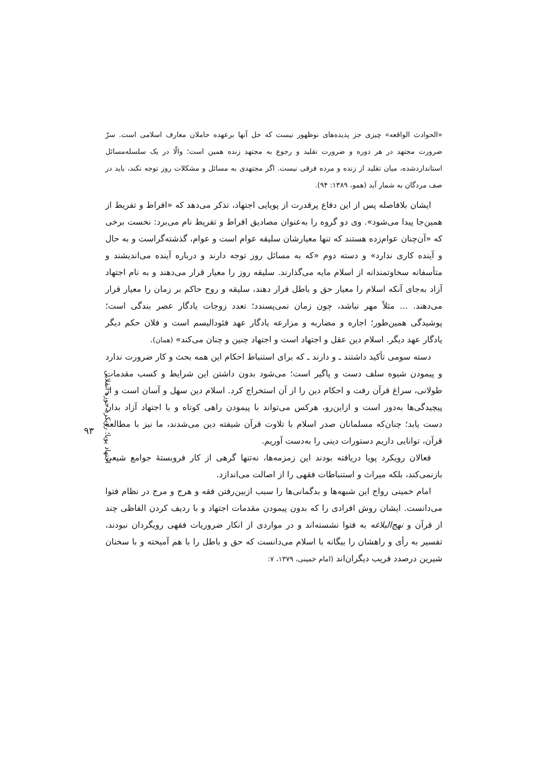اجتهاد پویا؛ رویکرد حوزه انقلابی
«الحوادث الواقعه» چیزی جز پدیده‌های نوظهور نیست که حل آنها برعهده حاملان معارف اسلامی است. سرّ ضرورت مجتهد در هر دوره و ضرورت تقلید و رجوع به مجتهد زنده همین است؛ والّا در یک سلسله‌مسائل استانداردشده، میان تقلید از زنده و مرده فرقی نیست. اگر مجتهدی به مسائل و مشکلات روز توجه نکند، باید در صف مردگان به شمار آید (همو، ۱۳۸۹: ۹۴).
ایشان بلافاصله پس از این دفاع پرقدرت از پویایی اجتهاد، تذکر می‌دهد که «افراط و تفریط از همین‌جا پیدا می‌شود». وی دو گروه را به‌عنوان مصادیق افراط و تفریط نام می‌برد: نخست برخی که «آن‌چنان عوام‌زده هستند که تنها معیارشان سلیقه عوام است و عوام، گذشته‌گراست و به حال و آینده کاری ندارد» و دسته دوم «که به مسائل روز توجه دارند و درباره آینده می‌اندیشند و متأسفانه سخاوتمندانه از اسلام مایه می‌گذارند. سلیقه روز را معیار قرار می‌دهند و به نام اجتهاد آزاد به‌جای آنکه اسلام را معیار حق و باطل قرار دهند، سلیقه و روح حاکم بر زمان را معیار قرار می‌دهند. ... مثلاً مهر نباشد، چون زمان نمی‌پسندد؛ تعدد زوجات یادگار عصر بندگی است؛ پوشیدگی همین‌طور؛ اجاره و مضاربه و مزارعه یادگار عهد فئودالیسم است و فلان حکم دیگر یادگار عهد دیگر. اسلام دین عقل و اجتهاد است و اجتهاد چنین و چنان می‌کند» (همان).
دسته سومی تأکید داشتند ـ و دارند ـ که برای استنباط احکام این همه بحث و کار ضرورت ندارد و پیمودن شیوه سلف دست و پاگیر است؛ می‌شود بدون داشتن این شرایط و کسب مقدمات طولانی، سراغ قرآن رفت و احکام دین را از آن استخراج کرد. اسلام دین سهل و آسان است و از پیچیدگی‌ها به‌دور است و ازاین‌رو، هرکس می‌تواند با پیمودن راهی کوتاه و با اجتهاد آزاد بدان دست یابد؛ چنان‌که مسلمانان صدر اسلام با تلاوت قرآن شیفته دین می‌شدند، ما نیز با مطالعه قرآن، توانایی داریم دستورات دینی را به‌دست آوریم.
فعالان رویکرد پویا دریافته بودند این زمزمه‌ها، نه‌تنها گرهی از کار فروبستهٔ جوامع شیعی بازنمی‌کند، بلکه میراث و استنباطات فقهی را از اصالت می‌اندازد.
امام خمینی رواج این شبهه‌ها و بدگمانی‌ها را سبب ازبین‌رفتن فقه و هرج و مرج در نظام فتوا می‌دانست. ایشان روش افرادی را که بدون پیمودن مقدمات اجتهاد و با ردیف کردن الفاظی چند از قرآن و نهج‌البلاغه به فتوا نشسته‌اند و در مواردی از انکار ضروریات فقهی رویگردان نبودند، تفسیر به رأی و راهشان را بیگانه با اسلام می‌دانست که حق و باطل را با هم آمیخته و با سخنان شیرین درصدد فریب دیگران‌اند (امام خمینی، ۱۳۷۹، ۷:
۹۳